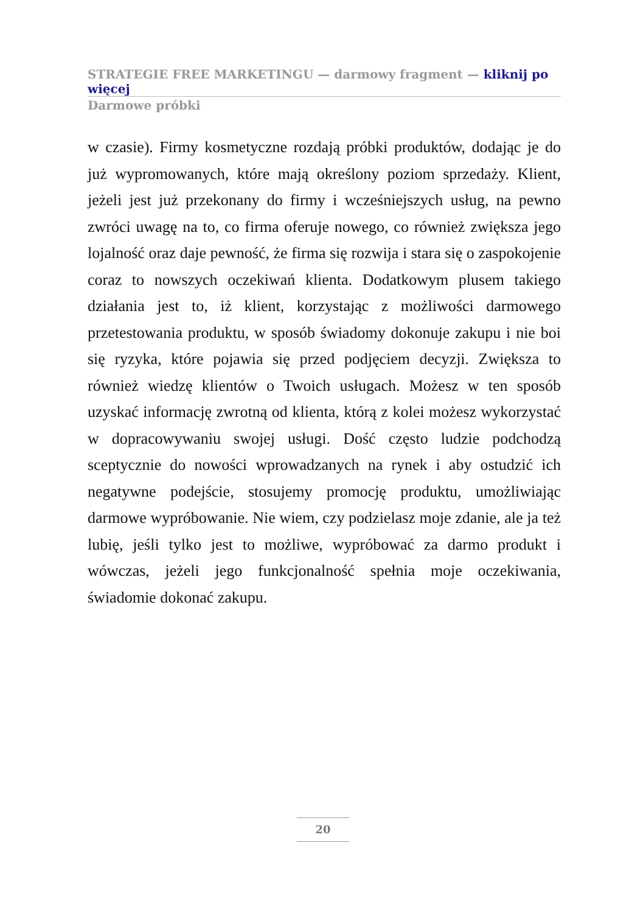STRATEGIE FREE MARKETINGU — darmowy fragment — kliknij po więcej
Darmowe próbki
w czasie). Firmy kosmetyczne rozdają próbki produktów, dodając je do już wypromowanych, które mają określony poziom sprzedaży. Klient, jeżeli jest już przekonany do firmy i wcześniejszych usług, na pewno zwróci uwagę na to, co firma oferuje nowego, co również zwiększa jego lojalność oraz daje pewność, że firma się rozwija i stara się o zaspokojenie coraz to nowszych oczekiwań klienta. Dodatkowym plusem takiego działania jest to, iż klient, korzystając z możliwości darmowego przetestowania produktu, w sposób świadomy dokonuje zakupu i nie boi się ryzyka, które pojawia się przed podjęciem decyzji. Zwiększa to również wiedzę klientów o Twoich usługach. Możesz w ten sposób uzyskać informację zwrotną od klienta, którą z kolei możesz wykorzystać w dopracowywaniu swojej usługi. Dość często ludzie podchodzą sceptycznie do nowości wprowadzanych na rynek i aby ostudzić ich negatywne podejście, stosujemy promocję produktu, umożliwiając darmowe wypróbowanie. Nie wiem, czy podzielasz moje zdanie, ale ja też lubię, jeśli tylko jest to możliwe, wypróbować za darmo produkt i wówczas, jeżeli jego funkcjonalność spełnia moje oczekiwania, świadomie dokonać zakupu.
20